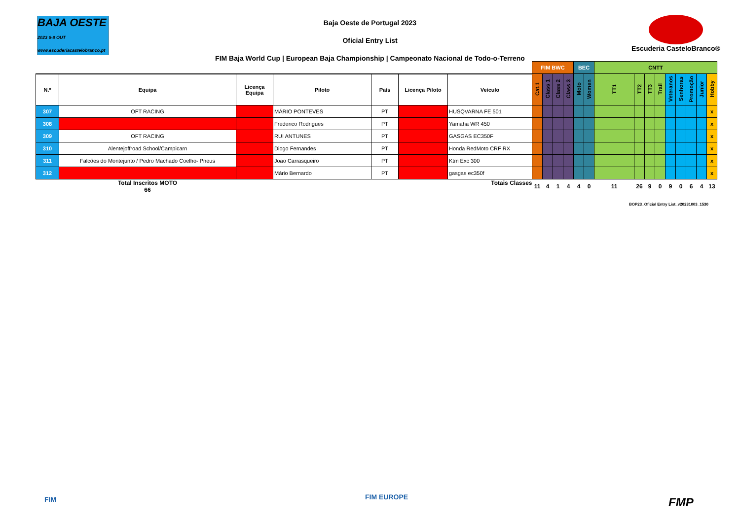BAJA OESTE
2023 6-8 OUT www.escuderiacastelobranco.pt
Baja Oeste de Portugal 2023
Oficial Entry List
FIM Baja World Cup | European Baja Championship | Campeonato Nacional de Todo-o-Terreno
Escuderia CasteloBranco®
| | | | | | | | FIM BWC | | | | BEC | | CNTT | | | | | | | | | |
| N.º | Equipa | Licença Equipa | Piloto | País | Licença Piloto | Veículo | Cat.1 | Class 1 | Class 2 | Class 3 | Moto | Women | TT1 | TT2 | TT3 | Trail | Veteranos | Senhoras | Promoção | Junior | Hobby | |
| 307 | OFT RACING | | MÁRIO PONTEVES | PT | | HUSQVARNA FE 501 | | | | | | | | | | | | | | | x | |
| 308 | | | Frederico Rodrigues | PT | | Yamaha WR 450 | | | | | | | | | | | | | | | x | |
| 309 | OFT RACING | | RUI ANTUNES | PT | | GASGAS EC350F | | | | | | | | | | | | | | | x | |
| 310 | Alentejoffroad School/Campicarn | | Diogo Fernandes | PT | | Honda RedMoto CRF RX | | | | | | | | | | | | | | | x | |
| 311 | Falcões do Montejunto / Pedro Machado Coelho- Pneus | | Joao Carrasqueiro | PT | | Ktm Exc 300 | | | | | | | | | | | | | | | x | |
| 312 | | | Mário Bernardo | PT | | gasgas ec350f | | | | | | | | | | | | | | | x | |
| | Total Inscritos MOTO 66 | Totais Classes | | | | | 11 | 4 | 1 | 4 | 4 | 0 | 11 | 26 | 9 | 0 | 9 | 0 | 6 | 4 | 13 | |
BOP23_Oficial Entry List_v20231003_1530
FIM FIM EUROPE FMP